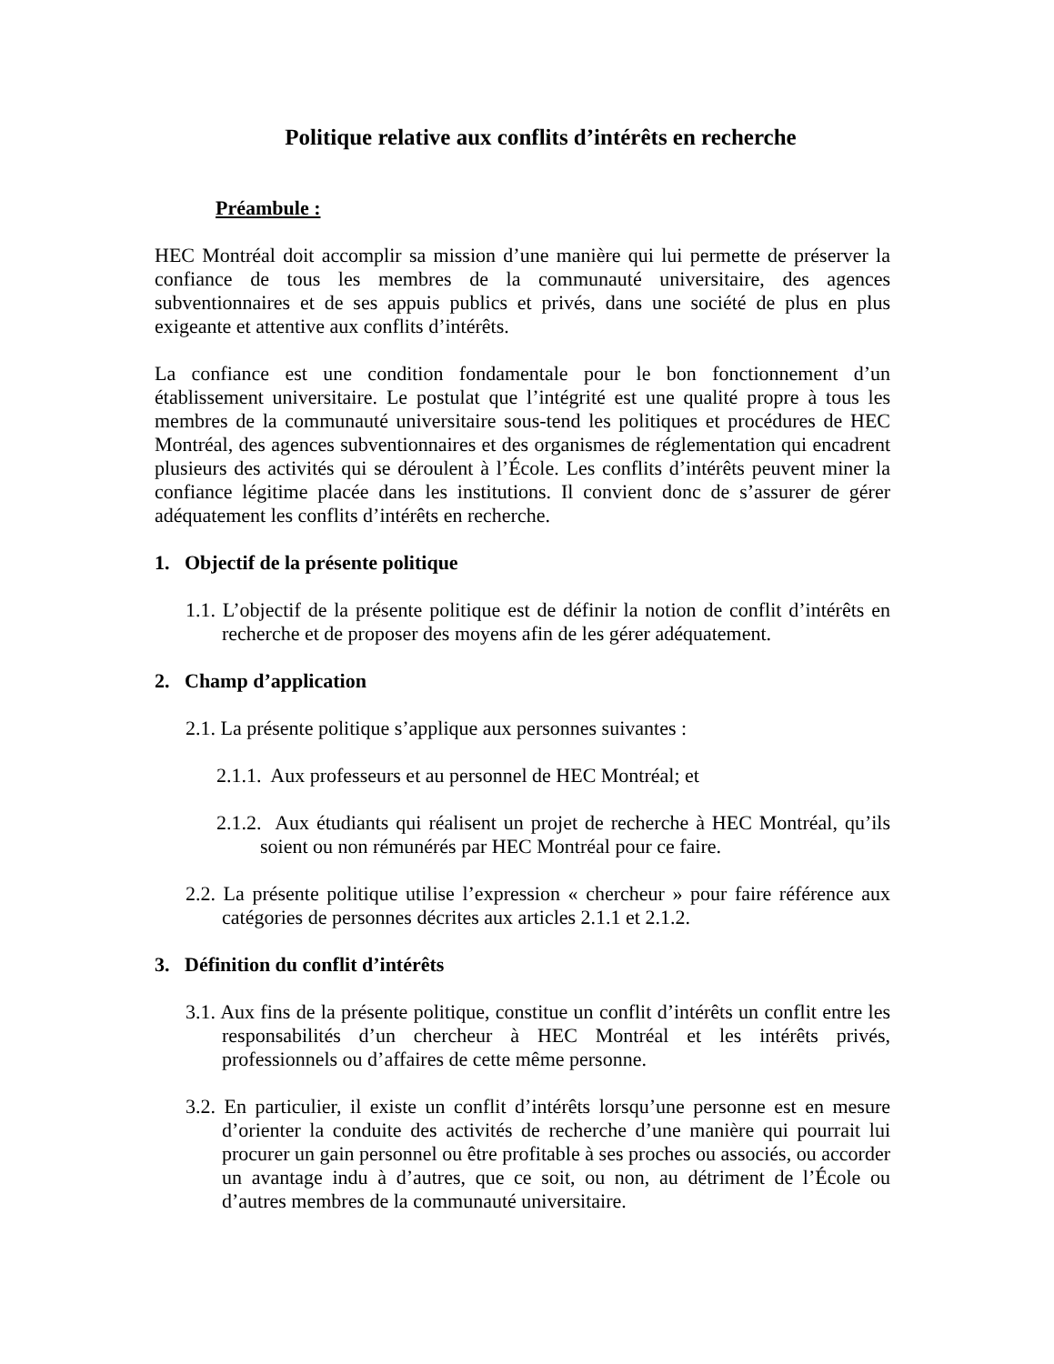Politique relative aux conflits d’intérêts en recherche
Préambule :
HEC Montréal doit accomplir sa mission d’une manière qui lui permette de préserver la confiance de tous les membres de la communauté universitaire, des agences subventionnaires et de ses appuis publics et privés, dans une société de plus en plus exigeante et attentive aux conflits d’intérêts.
La confiance est une condition fondamentale pour le bon fonctionnement d’un établissement universitaire. Le postulat que l’intégrité est une qualité propre à tous les membres de la communauté universitaire sous-tend les politiques et procédures de HEC Montréal, des agences subventionnaires et des organismes de réglementation qui encadrent plusieurs des activités qui se déroulent à l’École. Les conflits d’intérêts peuvent miner la confiance légitime placée dans les institutions. Il convient donc de s’assurer de gérer adéquatement les conflits d’intérêts en recherche.
1. Objectif de la présente politique
1.1. L’objectif de la présente politique est de définir la notion de conflit d’intérêts en recherche et de proposer des moyens afin de les gérer adéquatement.
2. Champ d’application
2.1. La présente politique s’applique aux personnes suivantes :
2.1.1. Aux professeurs et au personnel de HEC Montréal; et
2.1.2. Aux étudiants qui réalisent un projet de recherche à HEC Montréal, qu’ils soient ou non rémunérés par HEC Montréal pour ce faire.
2.2. La présente politique utilise l’expression « chercheur » pour faire référence aux catégories de personnes décrites aux articles 2.1.1 et 2.1.2.
3. Définition du conflit d’intérêts
3.1. Aux fins de la présente politique, constitue un conflit d’intérêts un conflit entre les responsabilités d’un chercheur à HEC Montréal et les intérêts privés, professionnels ou d’affaires de cette même personne.
3.2. En particulier, il existe un conflit d’intérêts lorsqu’une personne est en mesure d’orienter la conduite des activités de recherche d’une manière qui pourrait lui procurer un gain personnel ou être profitable à ses proches ou associés, ou accorder un avantage indu à d’autres, que ce soit, ou non, au détriment de l’École ou d’autres membres de la communauté universitaire.